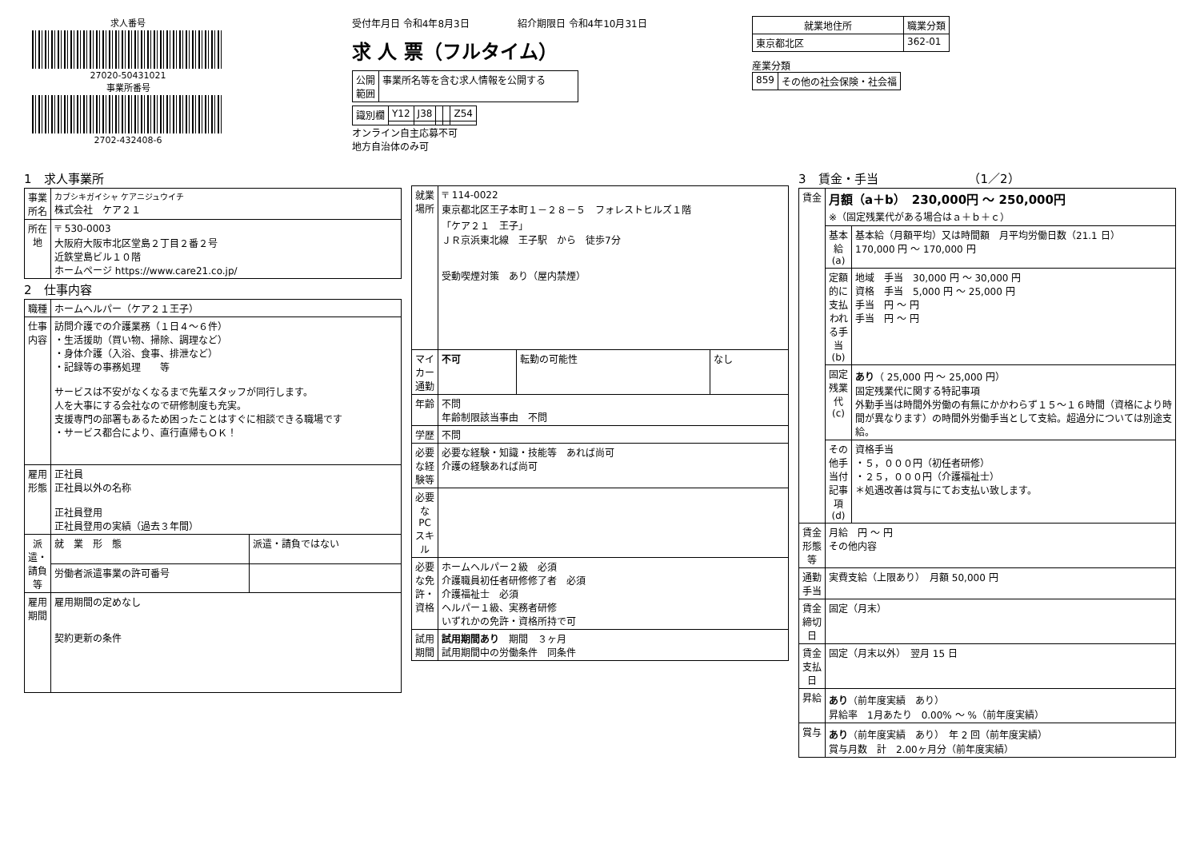求人番号
27020-50431021
事業所番号
2702-432408-6
受付年月日 令和4年8月3日　　　　　紹介期限日 令和4年10月31日
求 人 票（フルタイム）
| 公開 範囲 | 事業所名等を含む求人情報を公開する |
| 識別欄 | Y12 | J38 | | | Z54 |
オンライン自主応募不可
地方自治体のみ可
| 就業地住所 | 職業分類 |
| --- | --- |
| 東京都北区 | 362-01 |
産業分類
| 859 | その他の社会保険・社会福 |
1　求人事業所
| 事業所名 | カブシキガイシャ ケアニジュウイチ 株式会社 ケア２１ |
| 所在地 | 〒 530-0003 大阪府大阪市北区堂島２丁目２番２号 近鉄堂島ビル１０階 ホームページ https://www.care21.co.jp/ |
2　仕事内容
| 職種 | ホームヘルパー（ケア２１王子） | |
| 仕事内容 | 訪問介護での介護業務（１日４～６件） ・生活援助（買い物、掃除、調理など） ・身体介護（入浴、食事、排泄など） ・記録等の事務処理 等 サービスは不安がなくなるまで先輩スタッフが同行します。 人を大事にする会社なので研修制度も充実。 支援専門の部署もあるため困ったことはすぐに相談できる職場です ・サービス都合により、直行直帰もＯＫ！ | |
| 雇用形態 | 正社員 正社員以外の名称 正社員登用 正社員登用の実績（過去３年間） | |
| 派遣・請負等 | 就 業 形 態 | 派遣・請負ではない |
| | 労働者派遣事業の許可番号 | |
| 雇用期間 | 雇用期間の定めなし 契約更新の条件 | |
| 就業場所 | 〒 114-0022 東京都北区王子本町１－２８－５ フォレストヒルズ１階 「ケア２１ 王子」 ＪＲ京浜東北線 王子駅 から 徒歩7分 受動喫煙対策 あり（屋内禁煙） | | |
| マイカー通勤 | 不可 | 転勤の可能性 | なし |
| 年齢 | 不問 年齢制限該当事由 不問 | | |
| 学歴 | 不問 | | |
| 必要な経験等 | 必要な経験・知識・技能等 あれば尚可 介護の経験あれば尚可 | | |
| 必要なPCスキル | | | |
| 必要な免許・資格 | ホームヘルパー２級 必須 介護職員初任者研修修了者 必須 介護福祉士 必須 ヘルパー１級、実務者研修 いずれかの免許・資格所持で可 | | |
| 試用期間 | 試用期間あり 期間 ３ヶ月 試用期間中の労働条件 同条件 | | |
3　賃金・手当　　　　　　　　（1／2）
| 賃金 | 月額（a＋b） 230,000円 ～ 250,000円 ※（固定残業代がある場合はａ＋ｂ＋ｃ） | |
| | 基本給(a) | 基本給（月額平均）又は時間額 月平均労働日数（21.1 日） 170,000 円 ～ 170,000 円 |
| | 定額的に支払われる手当(b) | 地域 手当 30,000 円 ～ 30,000 円 資格 手当 5,000 円 ～ 25,000 円 手当 円 ～ 円 手当 円 ～ 円 |
| | 固定残業代(c) | あり （ 25,000 円 ～ 25,000 円） 固定残業代に関する特記事項 外勤手当は時間外労働の有無にかかわらず１５～１６時間（資格により時間が異なります）の時間外労働手当として支給。超過分については別途支給。 |
| | その他手当付記事項(d) | 資格手当 ・５，０００円（初任者研修） ・２５，０００円（介護福祉士） ＊処遇改善は賞与にてお支払い致します。 |
| 賃金形態等 | 月給 円 ～ 円 その他内容 | |
| 通勤手当 | 実費支給（上限あり） 月額 50,000 円 | |
| 賃金締切日 | 固定（月末） | |
| 賃金支払日 | 固定（月末以外） 翌月 15 日 | |
| 昇給 | あり （前年度実績 あり） 昇給率 1月あたり 0.00% ～ %（前年度実績） | |
| 賞与 | あり （前年度実績 あり） 年 2 回（前年度実績） 賞与月数 計 2.00ヶ月分（前年度実績） | |